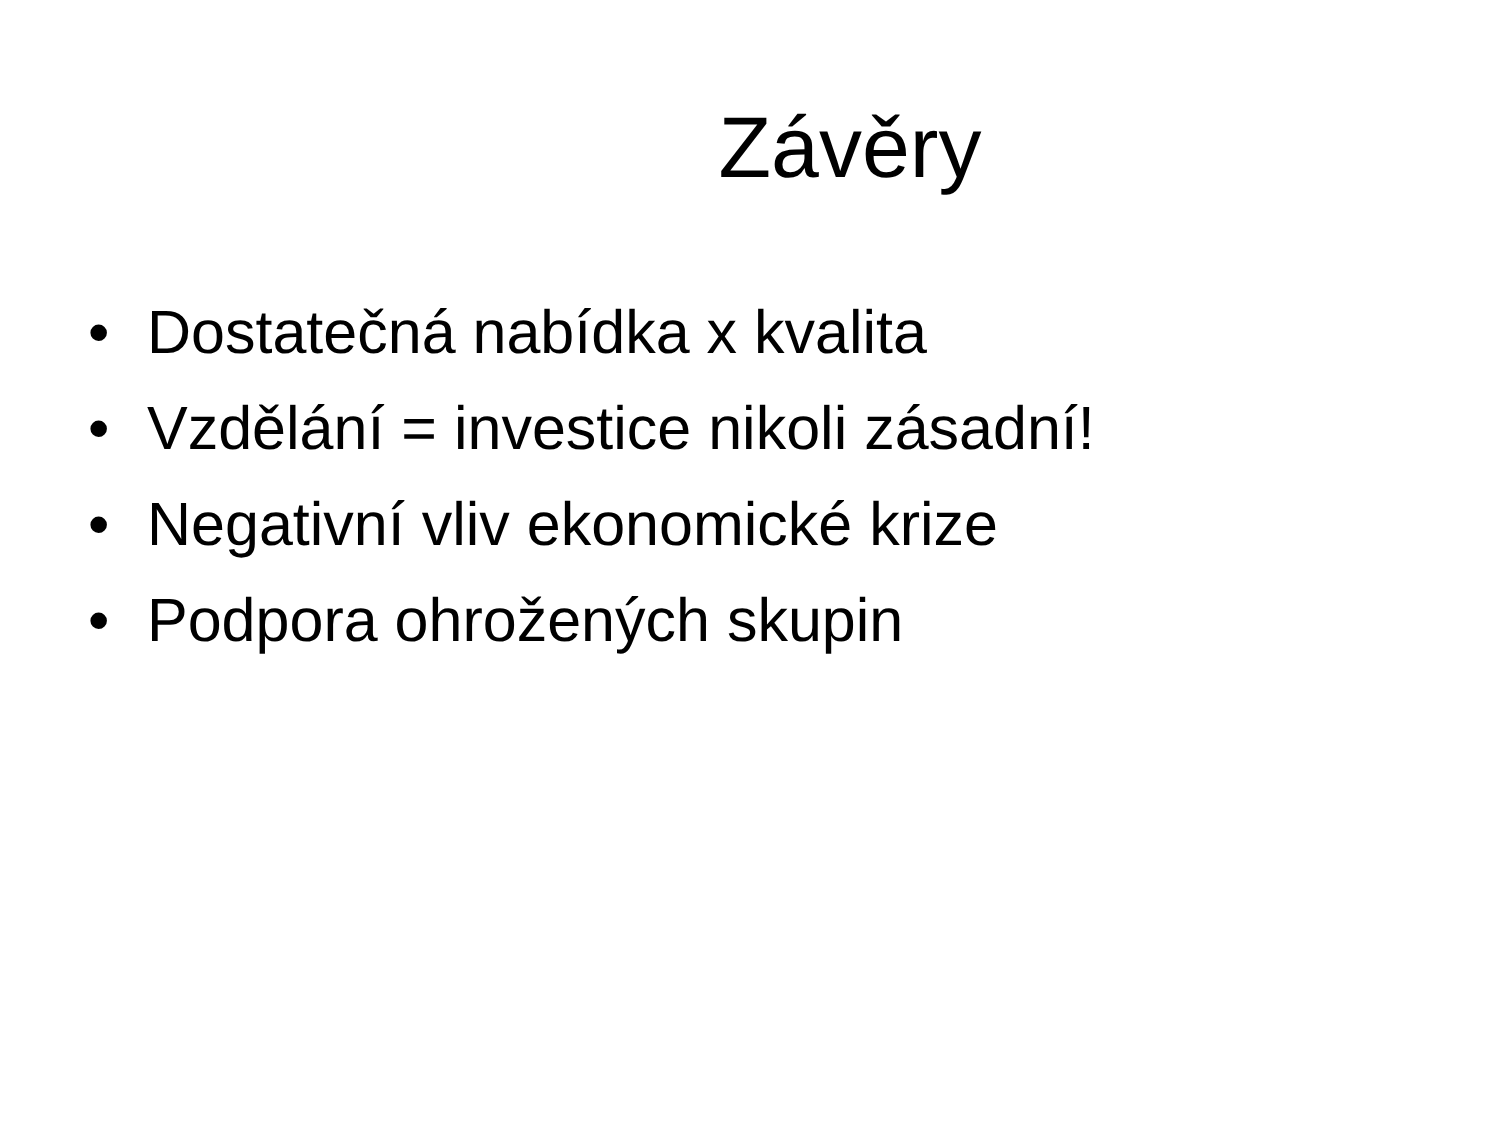Závěry
• Dostatečná nabídka x kvalita
• Vzdělání = investice nikoli zásadní!
• Negativní vliv ekonomické krize
• Podpora ohrožených skupin